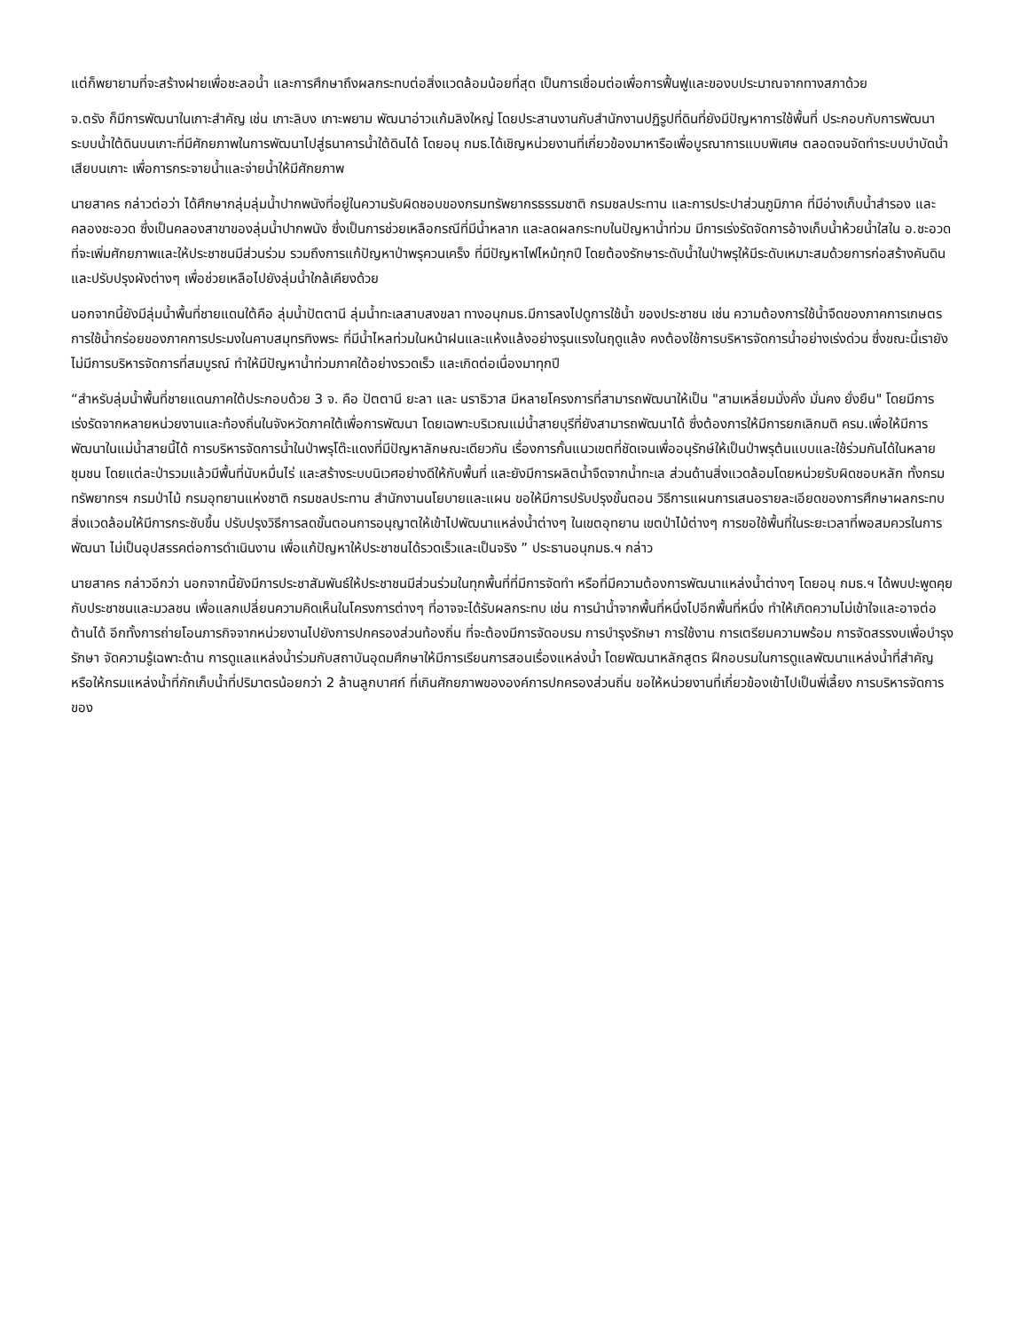แต่ก็พยายามที่จะสร้างฝายเพื่อชะลอน้ำ และการศึกษาถึงผลกระทบต่อสิ่งแวดล้อมน้อยที่สุด เป็นการเชื่อมต่อเพื่อการฟื้นฟูและของบประมาณจากทางสภาด้วย
จ.ตรัง ก็มีการพัฒนาในเกาะสำคัญ เช่น เกาะลิบง เกาะพยาม พัฒนาอ่าวแก้มลิงใหญ่ โดยประสานงานกับสำนักงานปฏิรูปที่ดินที่ยังมีปัญหาการใช้พื้นที่ ประกอบกับการพัฒนาระบบน้ำใต้ดินบนเกาะที่มีศักยภาพในการพัฒนาไปสู่ธนาคารน้ำใต้ดินได้ โดยอนุ กมธ.ได้เชิญหน่วยงานที่เกี่ยวข้องมาหารือเพื่อบูรณาการแบบพิเศษ ตลอดจนจัดทำระบบบำบัดน้ำเสียบนเกาะ เพื่อการกระจายน้ำและจ่ายน้ำให้มีศักยภาพ
นายสาคร กล่าวต่อว่า ได้ศึกษากลุ่มลุ่มน้ำปากพนังที่อยู่ในความรับผิดชอบของกรมทรัพยากรธรรมชาติ กรมชลประทาน และการประปาส่วนภูมิภาค ที่มีอ่างเก็บน้ำสำรอง และคลองชะอวด ซึ่งเป็นคลองสาขาของลุ่มน้ำปากพนัง ซึ่งเป็นการช่วยเหลือกรณีที่มีน้ำหลาก และลดผลกระทบในปัญหาน้ำท่วม มีการเร่งรัดจัดการอ้างเก็บน้ำห้วยน้ำใสใน อ.ชะอวด ที่จะเพิ่มศักยภาพและให้ประชาชนมีส่วนร่วม รวมถึงการแก้ปัญหาป่าพรุควนเคร็ง ที่มีปัญหาไฟไหม้ทุกปี โดยต้องรักษาระดับน้ำในป่าพรุให้มีระดับเหมาะสมด้วยการก่อสร้างคันดิน และปรับปรุงผังต่างๆ เพื่อช่วยเหลือไปยังลุ่มน้ำใกล้เคียงด้วย
นอกจากนี้ยังมีลุ่มน้ำพื้นที่ชายแดนใต้คือ ลุ่มน้ำปัตตานี ลุ่มน้ำทะเลสาบสงขลา ทางอนุกมธ.มีการลงไปดูการใช้น้ำ ของประชาชน เช่น ความต้องการใช้น้ำจืดของภาคการเกษตร การใช้น้ำกร่อยของภาคการประมงในคาบสมุทรทิงพระ ที่มีน้ำไหลท่วมในหน้าฝนและแห้งแล้งอย่างรุนแรงในฤดูแล้ง คงต้องใช้การบริหารจัดการน้ำอย่างเร่งด่วน ซึ่งขณะนี้เรายังไม่มีการบริหารจัดการที่สมบูรณ์ ทำให้มีปัญหาน้ำท่วมภาคใต้อย่างรวดเร็ว และเกิดต่อเนื่องมาทุกปี
“สำหรับลุ่มน้ำพื้นที่ชายแดนภาคใต้ประกอบด้วย 3 จ. คือ ปัตตานี ยะลา และ นราธิวาส มีหลายโครงการที่สามารถพัฒนาให้เป็น "สามเหลี่ยมมั่งคั่ง มั่นคง ยั่งยืน" โดยมีการเร่งรัดจากหลายหน่วยงานและท้องถิ่นในจังหวัดภาคใต้เพื่อการพัฒนา โดยเฉพาะบริเวณแม่น้ำสายบุรีที่ยังสามารถพัฒนาได้ ซึ่งต้องการให้มีการยกเลิกมติ ครม.เพื่อให้มีการพัฒนาในแม่น้ำสายนี้ได้ การบริหารจัดการน้ำในป่าพรุโต๊ะแดงที่มีปัญหาลักษณะเดียวกัน เรื่องการกั้นแนวเขตที่ชัดเจนเพื่ออนุรักษ์ให้เป็นป่าพรุต้นแบบและใช้ร่วมกันได้ในหลายชุมชน โดยแต่ละป่ารวมแล้วมีพื้นที่นับหมื่นไร่ และสร้างระบบนิเวศอย่างดีให้กับพื้นที่ และยังมีการผลิตน้ำจืดจากน้ำทะเล ส่วนด้านสิ่งแวดล้อมโดยหน่วยรับผิดชอบหลัก ทั้งกรมทรัพยากรฯ กรมป่าไม้ กรมอุทยานแห่งชาติ กรมชลประทาน สำนักงานนโยบายและแผน ขอให้มีการปรับปรุงขั้นตอน วิธีการแผนการเสนอรายละเอียดของการศึกษาผลกระทบสิ่งแวดล้อมให้มีการกระชับขึ้น ปรับปรุงวิธีการลดขั้นตอนการอนุญาตให้เข้าไปพัฒนาแหล่งน้ำต่างๆ ในเขตอุทยาน เขตป่าไม้ต่างๆ การขอใช้พื้นที่ในระยะเวลาที่พอสมควรในการพัฒนา ไม่เป็นอุปสรรคต่อการดำเนินงาน เพื่อแก้ปัญหาให้ประชาชนได้รวดเร็วและเป็นจริง ” ประธานอนุกมธ.ฯ กล่าว
นายสาคร กล่าวอีกว่า นอกจากนี้ยังมีการประชาสัมพันธ์ให้ประชาชนมีส่วนร่วมในทุกพื้นที่ที่มีการจัดทำ หรือที่มีความต้องการพัฒนาแหล่งน้ำต่างๆ โดยอนุ กมธ.ฯ ได้พบปะพูดคุยกับประชาชนและมวลชน เพื่อแลกเปลี่ยนความคิดเห็นในโครงการต่างๆ ที่อาจจะได้รับผลกระทบ เช่น การนำน้ำจากพื้นที่หนึ่งไปอีกพื้นที่หนึ่ง ทำให้เกิดความไม่เข้าใจและอาจต่อต้านได้ อีกทั้งการถ่ายโอนภารกิจจากหน่วยงานไปยังการปกครองส่วนท้องถิ่น ที่จะต้องมีการจัดอบรม การบำรุงรักษา การใช้งาน การเตรียมความพร้อม การจัดสรรงบเพื่อบำรุงรักษา จัดความรู้เฉพาะด้าน การดูแลแหล่งน้ำร่วมกับสถาบันอุดมศึกษาให้มีการเรียนการสอนเรื่องแหล่งน้ำ โดยพัฒนาหลักสูตร ฝึกอบรมในการดูแลพัฒนาแหล่งน้ำที่สำคัญ หรือให้กรมแหล่งน้ำที่กักเก็บน้ำที่ปริมาตรน้อยกว่า 2 ล้านลูกบาศก์ ที่เกินศักยภาพขององค์การปกครองส่วนถิ่น ขอให้หน่วยงานที่เกี่ยวข้องเข้าไปเป็นพี่เลี้ยง การบริหารจัดการของ